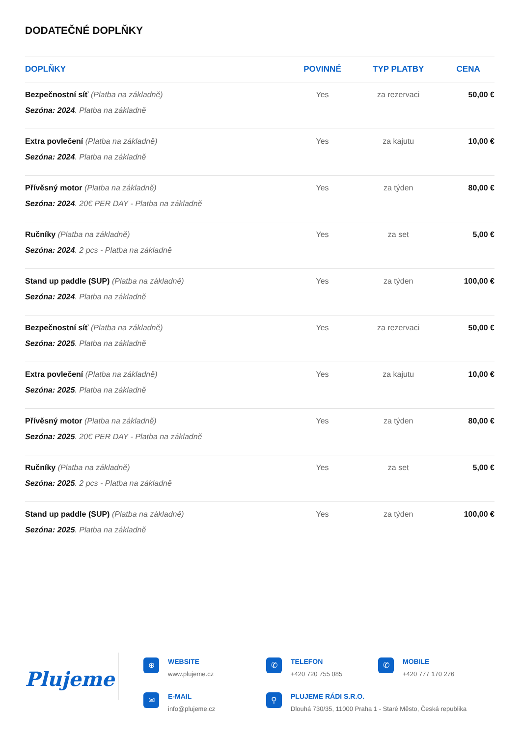DODATEČNÉ DOPLŇKY
| DOPLŇKY | POVINNÉ | TYP PLATBY | CENA |
| --- | --- | --- | --- |
| Bezpečnostní síť (Platba na základně) Sezóna: 2024 . Platba na základně | Yes | za rezervaci | 50,00 € |
| Extra povlečení (Platba na základně) Sezóna: 2024 . Platba na základně | Yes | za kajutu | 10,00 € |
| Přívěsný motor (Platba na základně) Sezóna: 2024 . 20€ PER DAY - Platba na základně | Yes | za týden | 80,00 € |
| Ručníky (Platba na základně) Sezóna: 2024 . 2 pcs - Platba na základně | Yes | za set | 5,00 € |
| Stand up paddle (SUP) (Platba na základně) Sezóna: 2024 . Platba na základně | Yes | za týden | 100,00 € |
| Bezpečnostní síť (Platba na základně) Sezóna: 2025 . Platba na základně | Yes | za rezervaci | 50,00 € |
| Extra povlečení (Platba na základně) Sezóna: 2025 . Platba na základně | Yes | za kajutu | 10,00 € |
| Přívěsný motor (Platba na základně) Sezóna: 2025 . 20€ PER DAY - Platba na základně | Yes | za týden | 80,00 € |
| Ručníky (Platba na základně) Sezóna: 2025 . 2 pcs - Platba na základně | Yes | za set | 5,00 € |
| Stand up paddle (SUP) (Platba na základně) Sezóna: 2025 . Platba na základně | Yes | za týden | 100,00 € |
Plujeme
⊕
WEBSITE
www.plujeme.cz
✆
TELEFON
+420 720 755 085
✆
MOBILE
+420 777 170 276
✉
E-MAIL
info@plujeme.cz
⚲
PLUJEME RÁDI S.R.O.
Dlouhá 730/35, 11000 Praha 1 - Staré Město, Česká republika